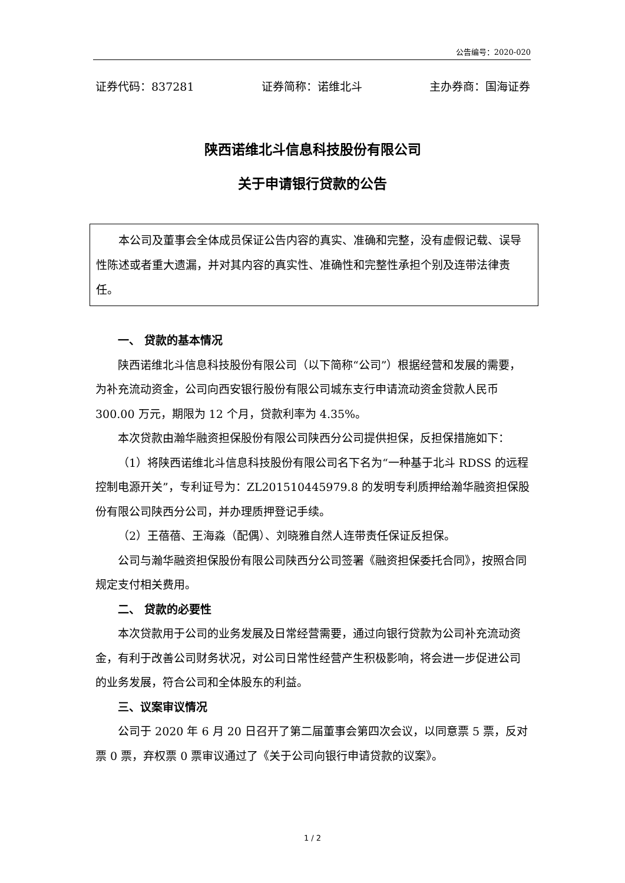公告编号：2020-020
证券代码：837281 证券简称：诺维北斗 主办券商：国海证券
陕西诺维北斗信息科技股份有限公司
关于申请银行贷款的公告
本公司及董事会全体成员保证公告内容的真实、准确和完整，没有虚假记载、误导性陈述或者重大遗漏，并对其内容的真实性、准确性和完整性承担个别及连带法律责任。
一、 贷款的基本情况
陕西诺维北斗信息科技股份有限公司（以下简称“公司”）根据经营和发展的需要，为补充流动资金，公司向西安银行股份有限公司城东支行申请流动资金贷款人民币 300.00 万元，期限为 12 个月，贷款利率为 4.35%。
本次贷款由瀚华融资担保股份有限公司陕西分公司提供担保，反担保措施如下：
（1）将陕西诺维北斗信息科技股份有限公司名下名为“一种基于北斗 RDSS 的远程控制电源开关”，专利证号为：ZL201510445979.8 的发明专利质押给瀚华融资担保股份有限公司陕西分公司，并办理质押登记手续。
（2）王蓓蓓、王海淼（配偶）、刘晓雅自然人连带责任保证反担保。
公司与瀚华融资担保股份有限公司陕西分公司签署《融资担保委托合同》，按照合同规定支付相关费用。
二、 贷款的必要性
本次贷款用于公司的业务发展及日常经营需要，通过向银行贷款为公司补充流动资金，有利于改善公司财务状况，对公司日常性经营产生积极影响，将会进一步促进公司的业务发展，符合公司和全体股东的利益。
三、议案审议情况
公司于 2020 年 6 月 20 日召开了第二届董事会第四次会议，以同意票 5 票，反对票 0 票，弃权票 0 票审议通过了《关于公司向银行申请贷款的议案》。
1 / 2